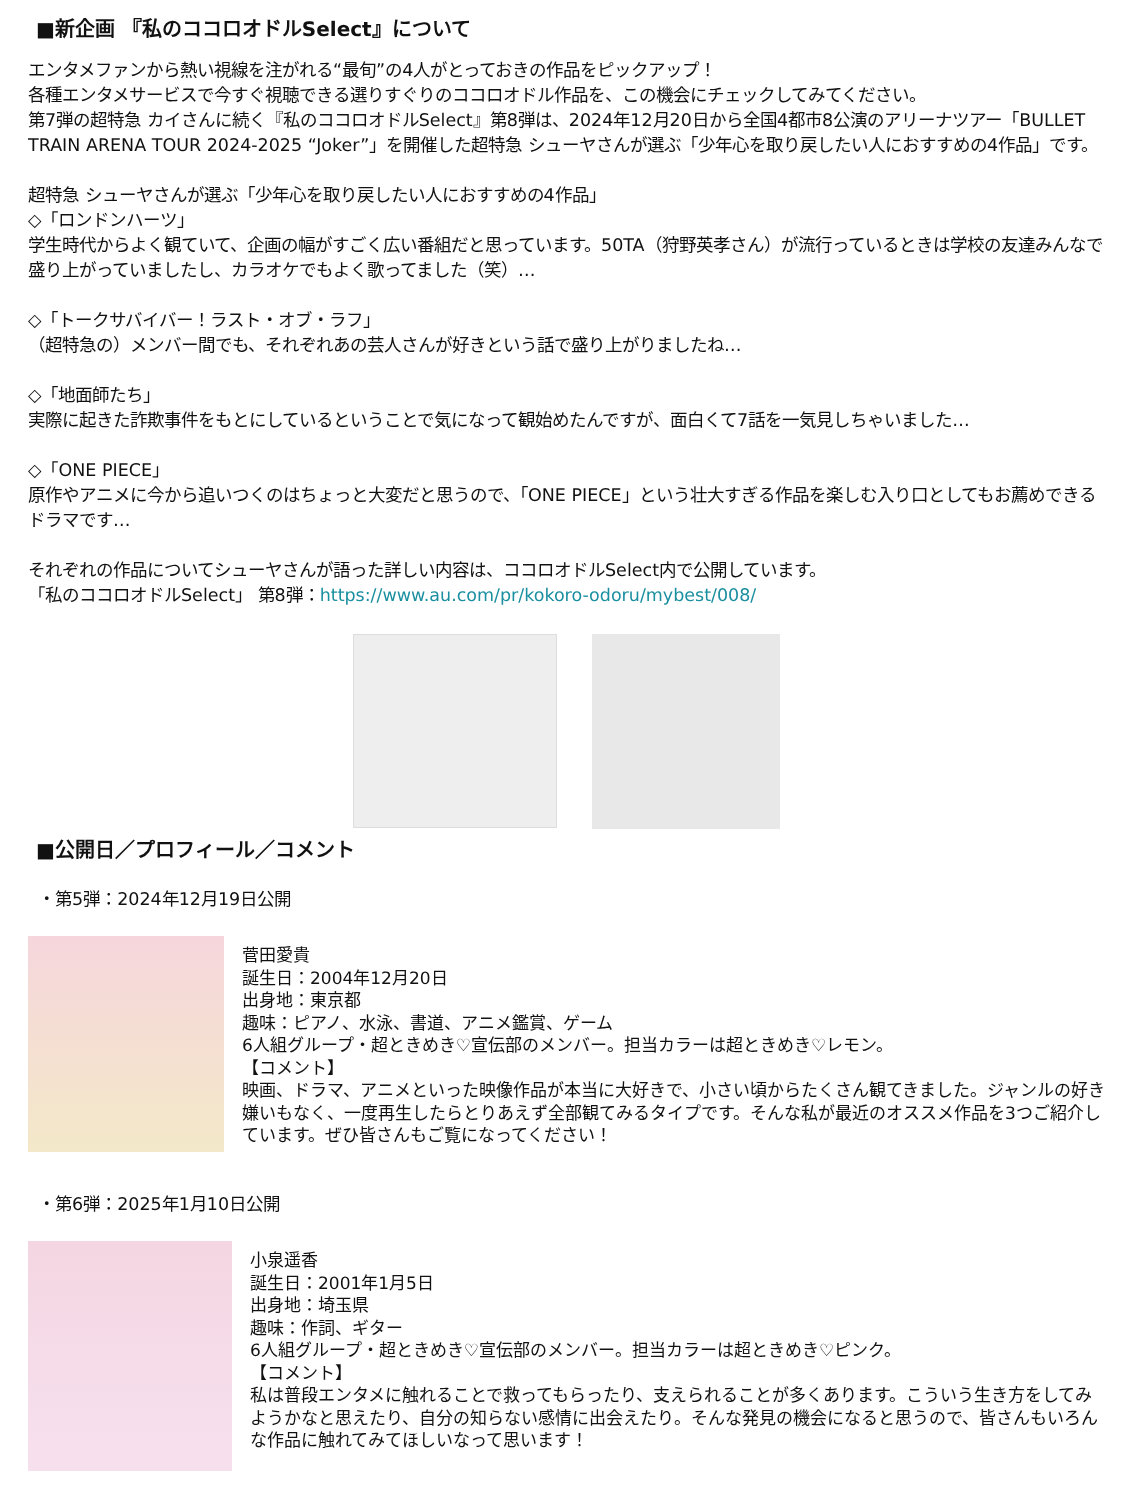■新企画 『私のココロオドルSelect』について
エンタメファンから熱い視線を注がれる“最旬”の4人がとっておきの作品をピックアップ！
各種エンタメサービスで今すぐ視聴できる選りすぐりのココロオドル作品を、この機会にチェックしてみてください。
第7弾の超特急 カイさんに続く『私のココロオドルSelect』第8弾は、2024年12月20日から全国4都市8公演のアリーナツアー「BULLET TRAIN ARENA TOUR 2024-2025 “Joker”」を開催した超特急 シューヤさんが選ぶ「少年心を取り戻したい人におすすめの4作品」です。
超特急 シューヤさんが選ぶ「少年心を取り戻したい人におすすめの4作品」
◇「ロンドンハーツ」
学生時代からよく観ていて、企画の幅がすごく広い番組だと思っています。50TA（狩野英孝さん）が流行っているときは学校の友達みんなで盛り上がっていましたし、カラオケでもよく歌ってました（笑）…
◇「トークサバイバー！ラスト・オブ・ラフ」
（超特急の）メンバー間でも、それぞれあの芸人さんが好きという話で盛り上がりましたね…
◇「地面師たち」
実際に起きた詐欺事件をもとにしているということで気になって観始めたんですが、面白くて7話を一気見しちゃいました…
◇「ONE PIECE」
原作やアニメに今から追いつくのはちょっと大変だと思うので、「ONE PIECE」という壮大すぎる作品を楽しむ入り口としてもお薦めできるドラマです…
それぞれの作品についてシューヤさんが語った詳しい内容は、ココロオドルSelect内で公開しています。
「私のココロオドルSelect」 第8弾：https://www.au.com/pr/kokoro-odoru/mybest/008/
■公開日／プロフィール／コメント
・第5弾：2024年12月19日公開
菅田愛貴
誕生日：2004年12月20日
出身地：東京都
趣味：ピアノ、水泳、書道、アニメ鑑賞、ゲーム
6人組グループ・超ときめき♡宣伝部のメンバー。担当カラーは超ときめき♡レモン。
【コメント】
映画、ドラマ、アニメといった映像作品が本当に大好きで、小さい頃からたくさん観てきました。ジャンルの好き嫌いもなく、一度再生したらとりあえず全部観てみるタイプです。そんな私が最近のオススメ作品を3つご紹介しています。ぜひ皆さんもご覧になってください！
・第6弾：2025年1月10日公開
小泉遥香
誕生日：2001年1月5日
出身地：埼玉県
趣味：作詞、ギター
6人組グループ・超ときめき♡宣伝部のメンバー。担当カラーは超ときめき♡ピンク。
【コメント】
私は普段エンタメに触れることで救ってもらったり、支えられることが多くあります。こういう生き方をしてみようかなと思えたり、自分の知らない感情に出会えたり。そんな発見の機会になると思うので、皆さんもいろんな作品に触れてみてほしいなって思います！